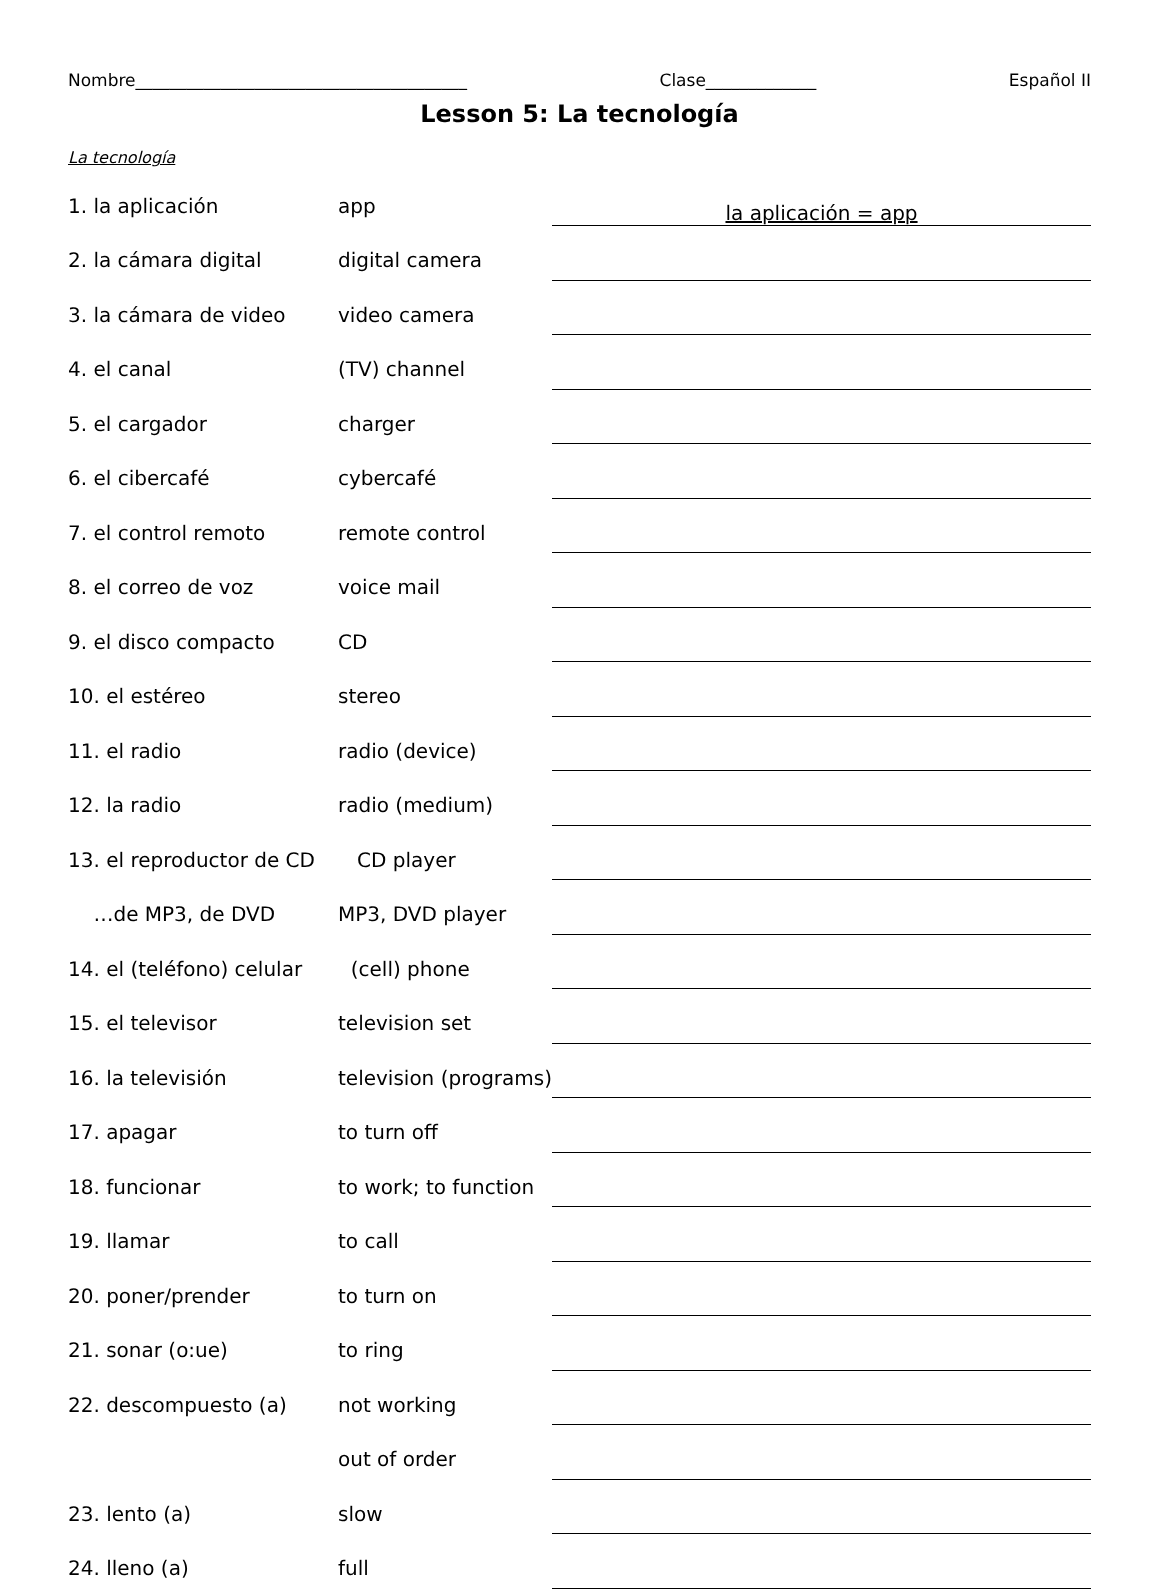Nombre_______________________________________ Clase_____________ Español II
Lesson 5: La tecnología
La tecnología
| 1. la aplicación | app | la aplicación = app |
| 2. la cámara digital | digital camera | |
| 3. la cámara de video | video camera | |
| 4. el canal | (TV) channel | |
| 5. el cargador | charger | |
| 6. el cibercafé | cybercafé | |
| 7. el control remoto | remote control | |
| 8. el correo de voz | voice mail | |
| 9. el disco compacto | CD | |
| 10. el estéreo | stereo | |
| 11. el radio | radio (device) | |
| 12. la radio | radio (medium) | |
| 13. el reproductor de CD | CD player | |
| …de MP3, de DVD | MP3, DVD player | |
| 14. el (teléfono) celular | (cell) phone | |
| 15. el televisor | television set | |
| 16. la televisión | television (programs) | |
| 17. apagar | to turn off | |
| 18. funcionar | to work; to function | |
| 19. llamar | to call | |
| 20. poner/prender | to turn on | |
| 21. sonar (o:ue) | to ring | |
| 22. descompuesto (a) | not working | |
| | out of order | |
| 23. lento (a) | slow | |
| 24. lleno (a) | full | |